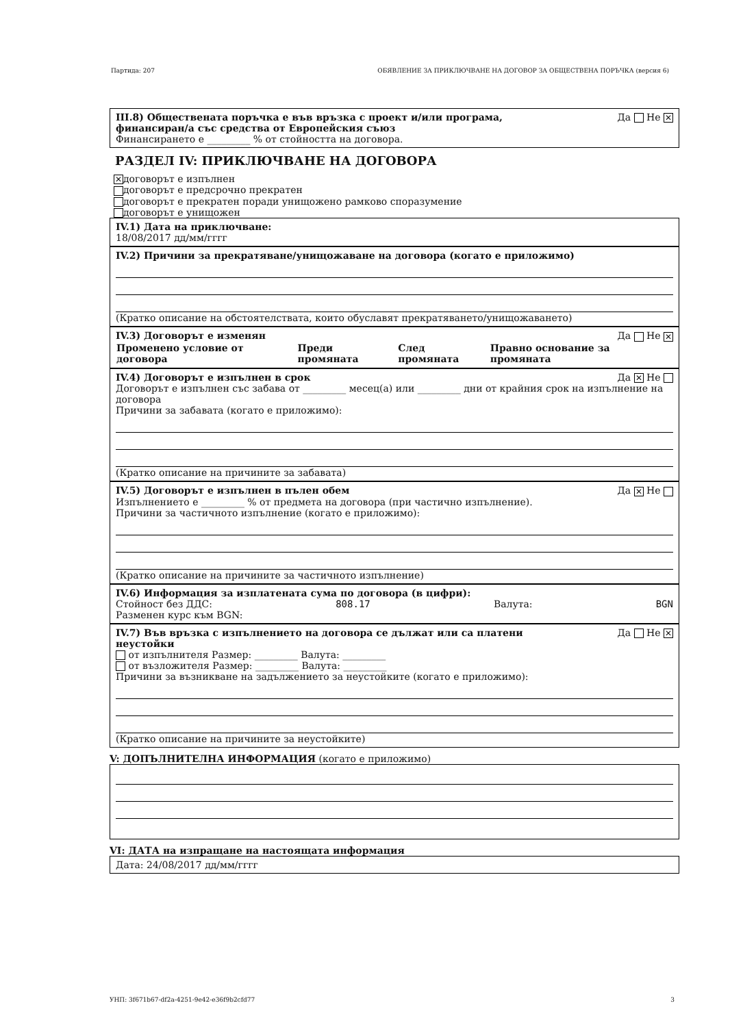Партида: 207 ОБЯВЛЕНИЕ ЗА ПРИКЛЮЧВАНЕ НА ДОГОВОР ЗА ОБЩЕСТВЕНА ПОРЪЧКА (версия 6)
III.8) Обществената поръчка е във връзка с проект и/или програма,
финансиран/а със средства от Европейския съюз Да Не ✕
Финансирането е _________ % от стойността на договора.
РАЗДЕЛ IV: ПРИКЛЮЧВАНЕ НА ДОГОВОРА
✕ договорът е изпълнен
договорът е предсрочно прекратен
договорът е прекратен поради унищожено рамково споразумение
договорът е унищожен
IV.1) Дата на приключване:
18/08/2017 дд/мм/гггг
IV.2) Причини за прекратяване/унищожаване на договора (когато е приложимо)
(Кратко описание на обстоятелствата, които обуславят прекратяването/унищожаването)
IV.3) Договорът е изменян Да Не ✕
| Променено условие от договора | Преди промяната | След промяната | Правно основание за промяната |
| --- | --- | --- | --- |
IV.4) Договорът е изпълнен в срок Да ✕ Не
Договорът е изпълнен със забава от _________ месец(а) или _________ дни от крайния срок на изпълнение на договора
Причини за забавата (когато е приложимо):
(Кратко описание на причините за забавата)
IV.5) Договорът е изпълнен в пълен обем Да ✕ Не
Изпълнението е _________ % от предмета на договора (при частично изпълнение).
Причини за частичното изпълнение (когато е приложимо):
(Кратко описание на причините за частичното изпълнение)
IV.6) Информация за изплатената сума по договора (в цифри):
Стойност без ДДС: 808.17 Валута: BGN
Разменен курс към BGN:
IV.7) Във връзка с изпълнението на договора се дължат или са платени
неустойки Да Не ✕
от изпълнителя Размер: _________ Валута: _________
от възложителя Размер: _________ Валута: _________
Причини за възникване на задължението за неустойките (когато е приложимо):
(Кратко описание на причините за неустойките)
V: ДОПЪЛНИТЕЛНА ИНФОРМАЦИЯ (когато е приложимо)
VI: ДАТА на изпращане на настоящата информация
Дата: 24/08/2017 дд/мм/гггг
УНП: 3f671b67-df2a-4251-9e42-e36f9b2cfd77 3